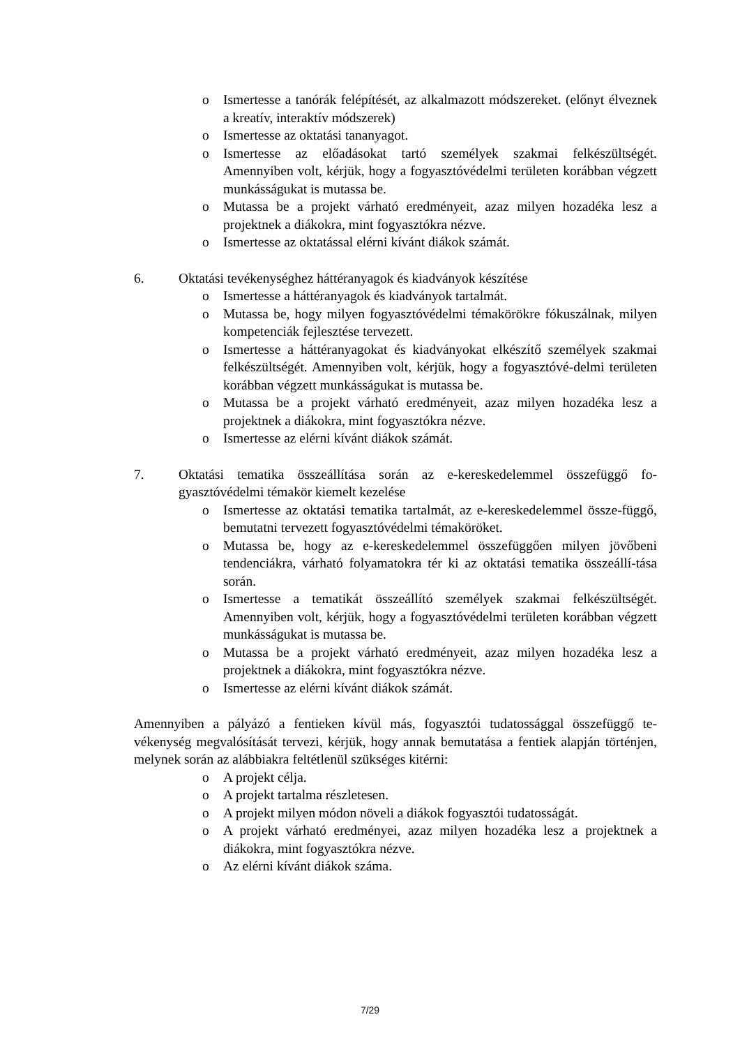o Ismertesse a tanórák felépítését, az alkalmazott módszereket. (előnyt élveznek a kreatív, interaktív módszerek)
o Ismertesse az oktatási tananyagot.
o Ismertesse az előadásokat tartó személyek szakmai felkészültségét. Amennyiben volt, kérjük, hogy a fogyasztóvédelmi területen korábban végzett munkásságukat is mutassa be.
o Mutassa be a projekt várható eredményeit, azaz milyen hozadéka lesz a projektnek a diákokra, mint fogyasztókra nézve.
o Ismertesse az oktatással elérni kívánt diákok számát.
6. Oktatási tevékenységhez háttéranyagok és kiadványok készítése
o Ismertesse a háttéranyagok és kiadványok tartalmát.
o Mutassa be, hogy milyen fogyasztóvédelmi témakörökre fókuszálnak, milyen kompetenciák fejlesztése tervezett.
o Ismertesse a háttéranyagokat és kiadványokat elkészítő személyek szakmai felkészültségét. Amennyiben volt, kérjük, hogy a fogyasztóvé-delmi területen korábban végzett munkásságukat is mutassa be.
o Mutassa be a projekt várható eredményeit, azaz milyen hozadéka lesz a projektnek a diákokra, mint fogyasztókra nézve.
o Ismertesse az elérni kívánt diákok számát.
7. Oktatási tematika összeállítása során az e-kereskedelemmel összefüggő fo-gyasztóvédelmi témakör kiemelt kezelése
o Ismertesse az oktatási tematika tartalmát, az e-kereskedelemmel össze-függő, bemutatni tervezett fogyasztóvédelmi témaköröket.
o Mutassa be, hogy az e-kereskedelemmel összefüggően milyen jövőbeni tendenciákra, várható folyamatokra tér ki az oktatási tematika összeállí-tása során.
o Ismertesse a tematikát összeállító személyek szakmai felkészültségét. Amennyiben volt, kérjük, hogy a fogyasztóvédelmi területen korábban végzett munkásságukat is mutassa be.
o Mutassa be a projekt várható eredményeit, azaz milyen hozadéka lesz a projektnek a diákokra, mint fogyasztókra nézve.
o Ismertesse az elérni kívánt diákok számát.
Amennyiben a pályázó a fentieken kívül más, fogyasztói tudatossággal összefüggő te-vékenység megvalósítását tervezi, kérjük, hogy annak bemutatása a fentiek alapján történjen, melynek során az alábbiakra feltétlenül szükséges kitérni:
o A projekt célja.
o A projekt tartalma részletesen.
o A projekt milyen módon növeli a diákok fogyasztói tudatosságát.
o A projekt várható eredményei, azaz milyen hozadéka lesz a projektnek a diákokra, mint fogyasztókra nézve.
o Az elérni kívánt diákok száma.
7/29